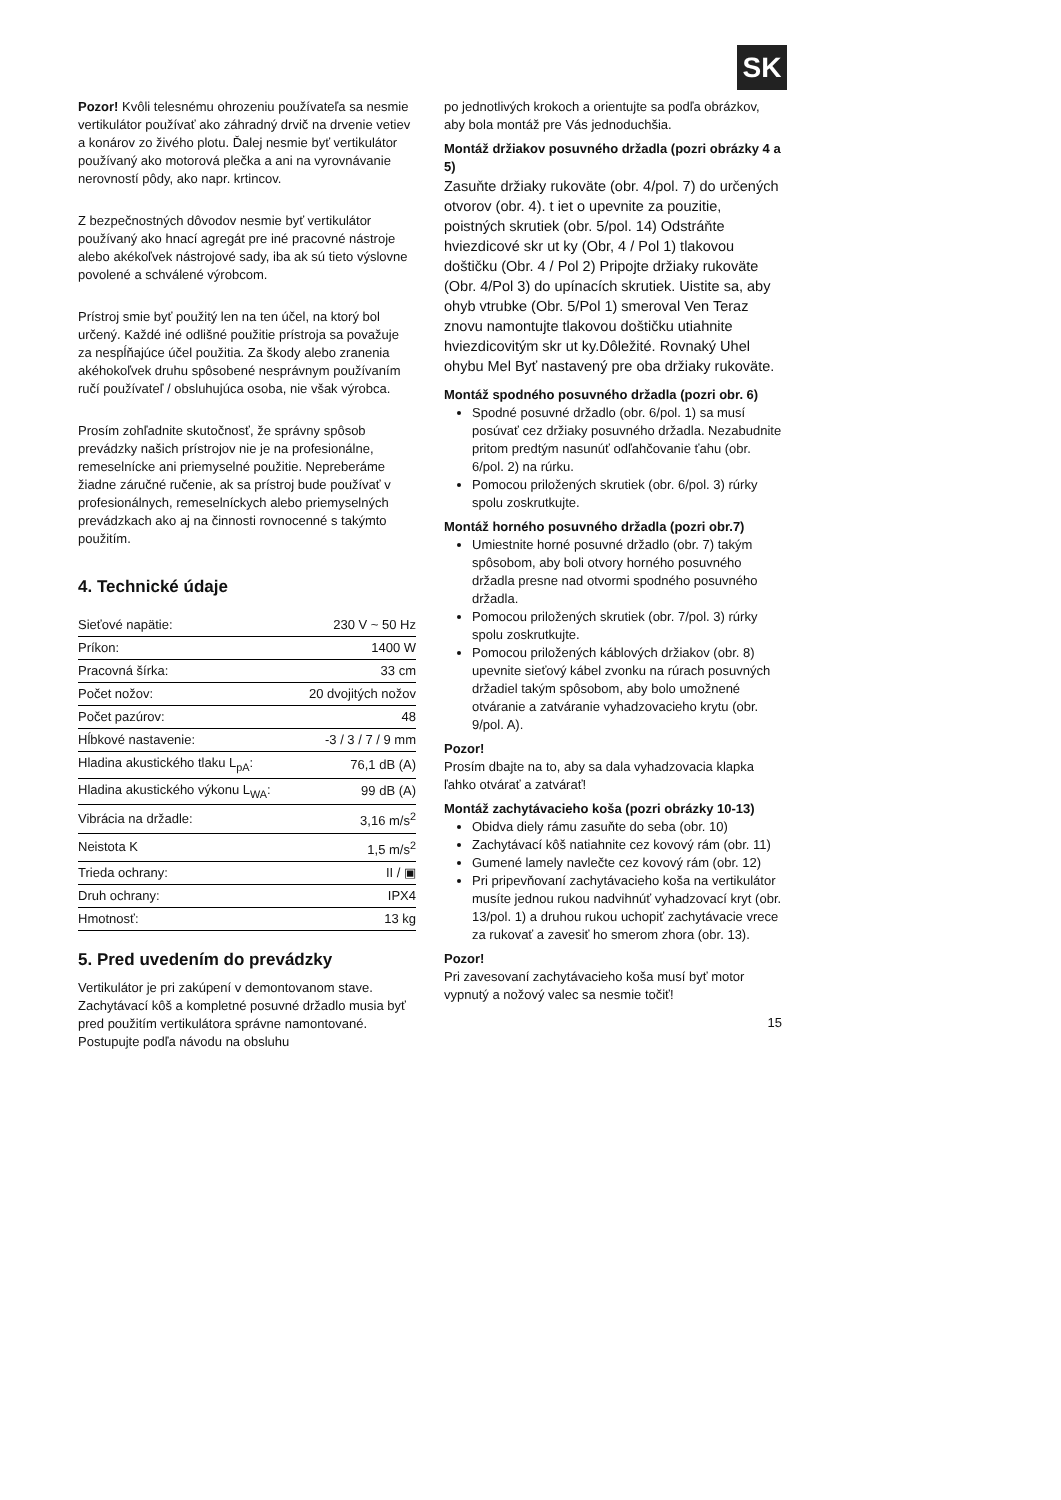SK
Pozor! Kvôli telesnému ohrozeniu používateľa sa nesmie vertikulátor používať ako záhradný drvič na drvenie vetiev a konárov zo živého plotu. Ďalej nesmie byť vertikulátor používaný ako motorová plečka a ani na vyrovnávanie nerovností pôdy, ako napr. krtincov.
Z bezpečnostných dôvodov nesmie byť vertikulátor používaný ako hnací agregát pre iné pracovné nástroje alebo akékoľvek nástrojové sady, iba ak sú tieto výslovne povolené a schválené výrobcom.
Prístroj smie byť použitý len na ten účel, na ktorý bol určený. Každé iné odlišné použitie prístroja sa považuje za nespĺňajúce účel použitia. Za škody alebo zranenia akéhokoľvek druhu spôsobené nesprávnym používaním ručí používateľ / obsluhujúca osoba, nie však výrobca.
Prosím zohľadnite skutočnosť, že správny spôsob prevádzky našich prístrojov nie je na profesionálne, remeselnícke ani priemyselné použitie. Nepreberáme žiadne záručné ručenie, ak sa prístroj bude používať v profesionálnych, remeselníckych alebo priemyselných prevádzkach ako aj na činnosti rovnocenné s takýmto použitím.
4. Technické údaje
| Sieťové napätie: | 230 V ~ 50 Hz |
| Príkon: | 1400 W |
| Pracovná šírka: | 33 cm |
| Počet nožov: | 20 dvojitých nožov |
| Počet pazúrov: | 48 |
| Hĺbkové nastavenie: | -3 / 3 / 7 / 9 mm |
| Hladina akustického tlaku L<sub>pA</sub>: | 76,1 dB (A) |
| Hladina akustického výkonu L<sub>WA</sub>: | 99 dB (A) |
| Vibrácia na držadle: | 3,16 m/s<sup>2</sup> |
| Neistota K | 1,5 m/s<sup>2</sup> |
| Trieda ochrany: | II / ▣ |
| Druh ochrany: | IPX4 |
| Hmotnosť: | 13 kg |
5. Pred uvedením do prevádzky
Vertikulátor je pri zakúpení v demontovanom stave. Zachytávací kôš a kompletné posuvné držadlo musia byť pred použitím vertikulátora správne namontované. Postupujte podľa návodu na obsluhu
po jednotlivých krokoch a orientujte sa podľa obrázkov, aby bola montáž pre Vás jednoduchšia.
Montáž držiakov posuvného držadla (pozri obrázky 4 a 5)
Zasuňte držiaky rukoväte (obr. 4/pol. 7) do určených otvorov (obr. 4). t iet o upevnite za pouzitie, poistných skrutiek (obr. 5/pol. 14) Odstráňte hviezdicové skr ut ky (Obr, 4 / Pol 1) tlakovou doštičku (Obr. 4 / Pol 2) Pripojte držiaky rukoväte (Obr. 4/Pol 3) do upínacích skrutiek. Uistite sa, aby ohyb vtrubke (Obr. 5/Pol 1) smeroval Ven Teraz znovu namontujte tlakovou doštičku utiahnite hviezdicovitým skr ut ky.Dôležité. Rovnaký Uhel ohybu Mel Byť nastavený pre oba držiaky rukoväte.
Montáž spodného posuvného držadla (pozri obr. 6)
Spodné posuvné držadlo (obr. 6/pol. 1) sa musí posúvať cez držiaky posuvného držadla. Nezabudnite pritom predtým nasunúť odľahčovanie ťahu (obr. 6/pol. 2) na rúrku.
Pomocou priložených skrutiek (obr. 6/pol. 3) rúrky spolu zoskrutkujte.
Montáž horného posuvného držadla (pozri obr.7)
Umiestnite horné posuvné držadlo (obr. 7) takým spôsobom, aby boli otvory horného posuvného držadla presne nad otvormi spodného posuvného držadla.
Pomocou priložených skrutiek (obr. 7/pol. 3) rúrky spolu zoskrutkujte.
Pomocou priložených káblových držiakov (obr. 8) upevnite sieťový kábel zvonku na rúrach posuvných držadiel takým spôsobom, aby bolo umožnené otváranie a zatváranie vyhadzovacieho krytu (obr. 9/pol. A).
Pozor!
Prosím dbajte na to, aby sa dala vyhadzovacia klapka ľahko otvárať a zatvárať!
Montáž zachytávacieho koša (pozri obrázky 10-13)
Obidva diely rámu zasuňte do seba (obr. 10)
Zachytávací kôš natiahnite cez kovový rám (obr. 11)
Gumené lamely navlečte cez kovový rám (obr. 12)
Pri pripevňovaní zachytávacieho koša na vertikulátor musíte jednou rukou nadvihnúť vyhadzovací kryt (obr. 13/pol. 1) a druhou rukou uchopiť zachytávacie vrece za rukovať a zavesiť ho smerom zhora (obr. 13).
Pozor!
Pri zavesovaní zachytávacieho koša musí byť motor vypnutý a nožový valec sa nesmie točiť!
15